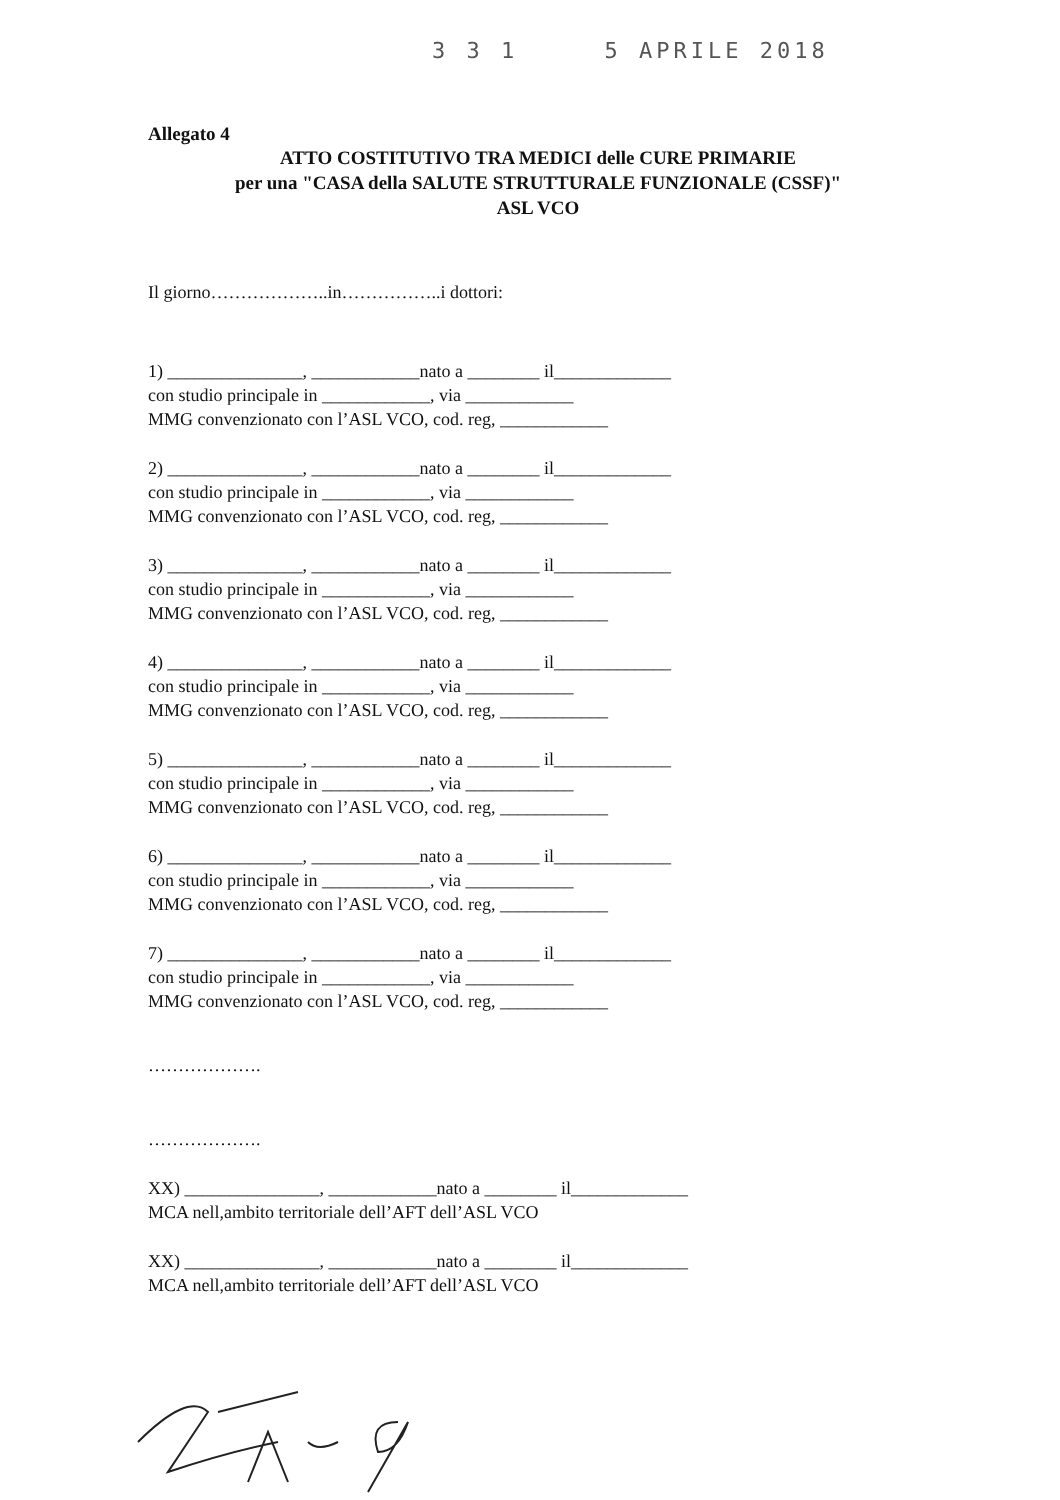3 3 1 5 APRILE 2018
Allegato 4
ATTO COSTITUTIVO TRA MEDICI delle CURE PRIMARIE
per una "CASA della SALUTE STRUTTURALE FUNZIONALE (CSSF)"
ASL VCO
Il giorno………………..in……………..i dottori:
1) _______________, ____________nato a ________ il_____________
con studio principale in ____________, via ____________
MMG convenzionato con l’ASL VCO, cod. reg, ____________
2) _______________, ____________nato a ________ il_____________
con studio principale in ____________, via ____________
MMG convenzionato con l’ASL VCO, cod. reg, ____________
3) _______________, ____________nato a ________ il_____________
con studio principale in ____________, via ____________
MMG convenzionato con l’ASL VCO, cod. reg, ____________
4) _______________, ____________nato a ________ il_____________
con studio principale in ____________, via ____________
MMG convenzionato con l’ASL VCO, cod. reg, ____________
5) _______________, ____________nato a ________ il_____________
con studio principale in ____________, via ____________
MMG convenzionato con l’ASL VCO, cod. reg, ____________
6) _______________, ____________nato a ________ il_____________
con studio principale in ____________, via ____________
MMG convenzionato con l’ASL VCO, cod. reg, ____________
7) _______________, ____________nato a ________ il_____________
con studio principale in ____________, via ____________
MMG convenzionato con l’ASL VCO, cod. reg, ____________
……………….
……………….
XX) _______________, ____________nato a ________ il_____________
MCA nell,ambito territoriale dell’AFT dell’ASL VCO
XX) _______________, ____________nato a ________ il_____________
MCA nell,ambito territoriale dell’AFT dell’ASL VCO